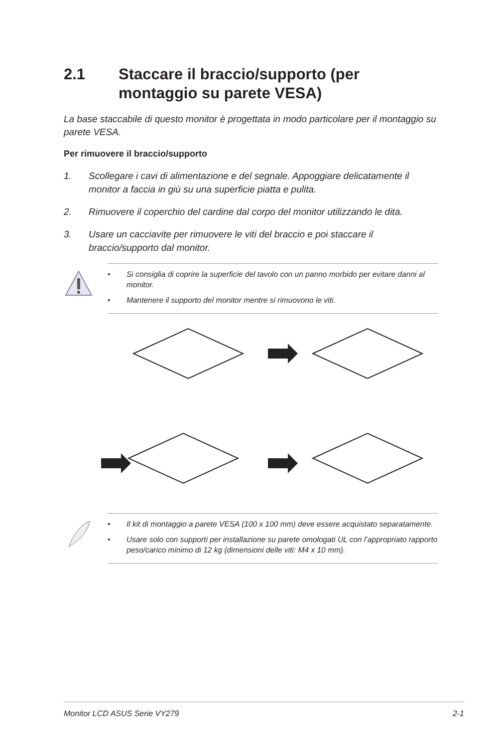2.1 Staccare il braccio/supporto (per montaggio su parete VESA)
La base staccabile di questo monitor è progettata in modo particolare per il montaggio su parete VESA.
Per rimuovere il braccio/supporto
1. Scollegare i cavi di alimentazione e del segnale. Appoggiare delicatamente il monitor a faccia in giù su una superficie piatta e pulita.
2. Rimuovere il coperchio del cardine dal corpo del monitor utilizzando le dita.
3. Usare un cacciavite per rimuovere le viti del braccio e poi staccare il braccio/supporto dal monitor.
• Si consiglia di coprire la superficie del tavolo con un panno morbido per evitare danni al monitor.
• Mantenere il supporto del monitor mentre si rimuovono le viti.
• Il kit di montaggio a parete VESA (100 x 100 mm) deve essere acquistato separatamente.
• Usare solo con supporti per installazione su parete omologati UL con l’appropriato rapporto peso/carico minimo di 12 kg (dimensioni delle viti: M4 x 10 mm).
Monitor LCD ASUS Serie VY279 2-1